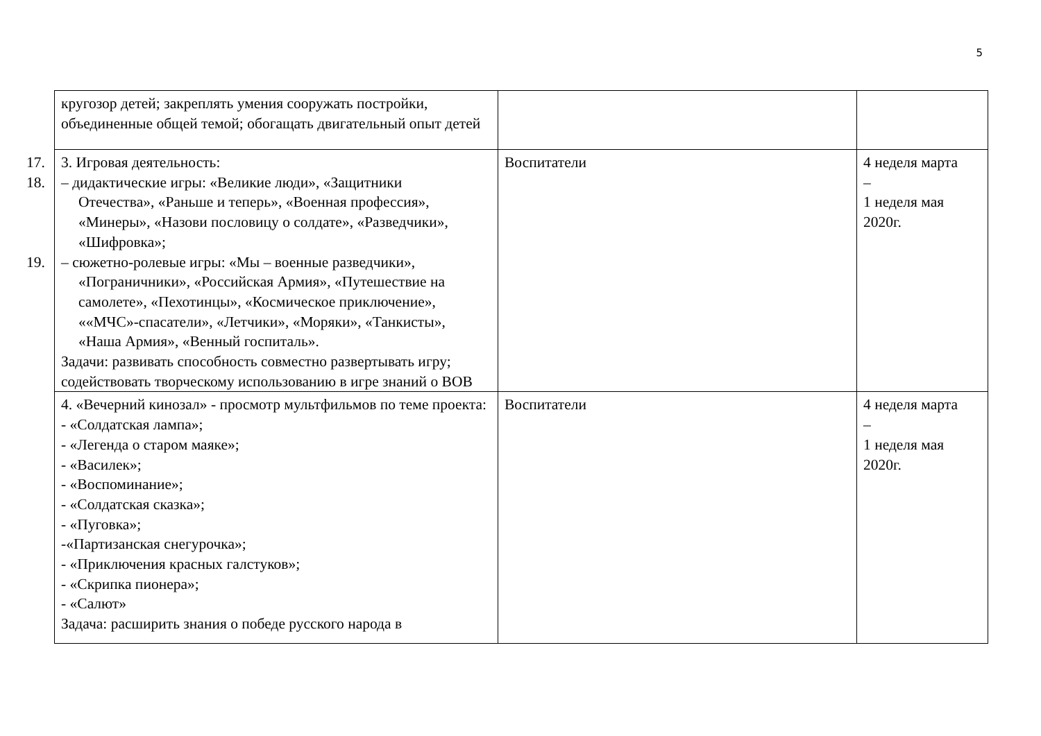5
| кругозор детей; закреплять умения сооружать постройки, объединенные общей темой; обогащать двигательный опыт детей | | |
| 17. 3. Игровая деятельность: 18. – дидактические игры: «Великие люди», «Защитники Отечества», «Раньше и теперь», «Военная профессия», «Минеры», «Назови пословицу о солдате», «Разведчики», «Шифровка»; 19. – сюжетно-ролевые игры: «Мы – военные разведчики», «Пограничники», «Российская Армия», «Путешествие на самолете», «Пехотинцы», «Космическое приключение», ««МЧС»-спасатели», «Летчики», «Моряки», «Танкисты», «Наша Армия», «Венный госпиталь». Задачи: развивать способность совместно развертывать игру; содействовать творческому использованию в игре знаний о ВОВ | Воспитатели | 4 неделя марта – 1 неделя мая 2020г. |
| 4. «Вечерний кинозал» - просмотр мультфильмов по теме проекта: - «Солдатская лампа»; - «Легенда о старом маяке»; - «Василек»; - «Воспоминание»; - «Солдатская сказка»; - «Пуговка»; -«Партизанская снегурочка»; - «Приключения красных галстуков»; - «Скрипка пионера»; - «Салют» Задача: расширить знания о победе русского народа в | Воспитатели | 4 неделя марта – 1 неделя мая 2020г. |